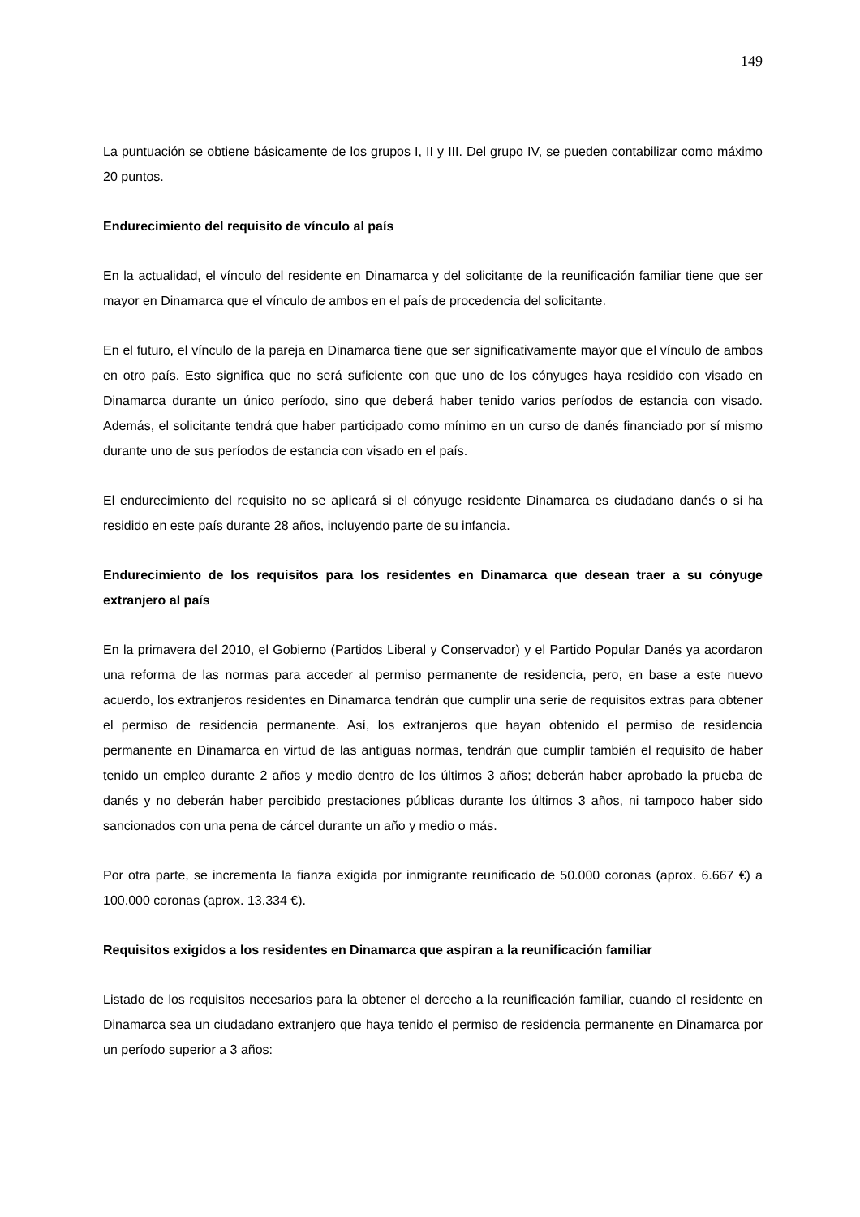149
La puntuación se obtiene básicamente de los grupos I, II y III. Del grupo IV, se pueden contabilizar como máximo 20 puntos.
Endurecimiento del requisito de vínculo al país
En la actualidad, el vínculo del residente en Dinamarca y del solicitante de la reunificación familiar tiene que ser mayor en Dinamarca que el vínculo de ambos en el país de procedencia del solicitante.
En el futuro, el vínculo de la pareja en Dinamarca tiene que ser significativamente mayor que el vínculo de ambos en otro país. Esto significa que no será suficiente con que uno de los cónyuges haya residido con visado en Dinamarca durante un único período, sino que deberá haber tenido varios períodos de estancia con visado. Además, el solicitante tendrá que haber participado como mínimo en un curso de danés financiado por sí mismo durante uno de sus períodos de estancia con visado en el país.
El endurecimiento del requisito no se aplicará si el cónyuge residente Dinamarca es ciudadano danés o si ha residido en este país durante 28 años, incluyendo parte de su infancia.
Endurecimiento de los requisitos para los residentes en Dinamarca que desean traer a su cónyuge extranjero al país
En la primavera del 2010, el Gobierno (Partidos Liberal y Conservador) y el Partido Popular Danés ya acordaron una reforma de las normas para acceder al permiso permanente de residencia, pero, en base a este nuevo acuerdo, los extranjeros residentes en Dinamarca tendrán que cumplir una serie de requisitos extras para obtener el permiso de residencia permanente. Así, los extranjeros que hayan obtenido el permiso de residencia permanente en Dinamarca en virtud de las antiguas normas, tendrán que cumplir también el requisito de haber tenido un empleo durante 2 años y medio dentro de los últimos 3 años; deberán haber aprobado la prueba de danés y no deberán haber percibido prestaciones públicas durante los últimos 3 años, ni tampoco haber sido sancionados con una pena de cárcel durante un año y medio o más.
Por otra parte, se incrementa la fianza exigida por inmigrante reunificado de 50.000 coronas (aprox. 6.667 €) a 100.000 coronas (aprox. 13.334 €).
Requisitos exigidos a los residentes en Dinamarca que aspiran a la reunificación familiar
Listado de los requisitos necesarios para la obtener el derecho a la reunificación familiar, cuando el residente en Dinamarca sea un ciudadano extranjero que haya tenido el permiso de residencia permanente en Dinamarca por un período superior a 3 años: